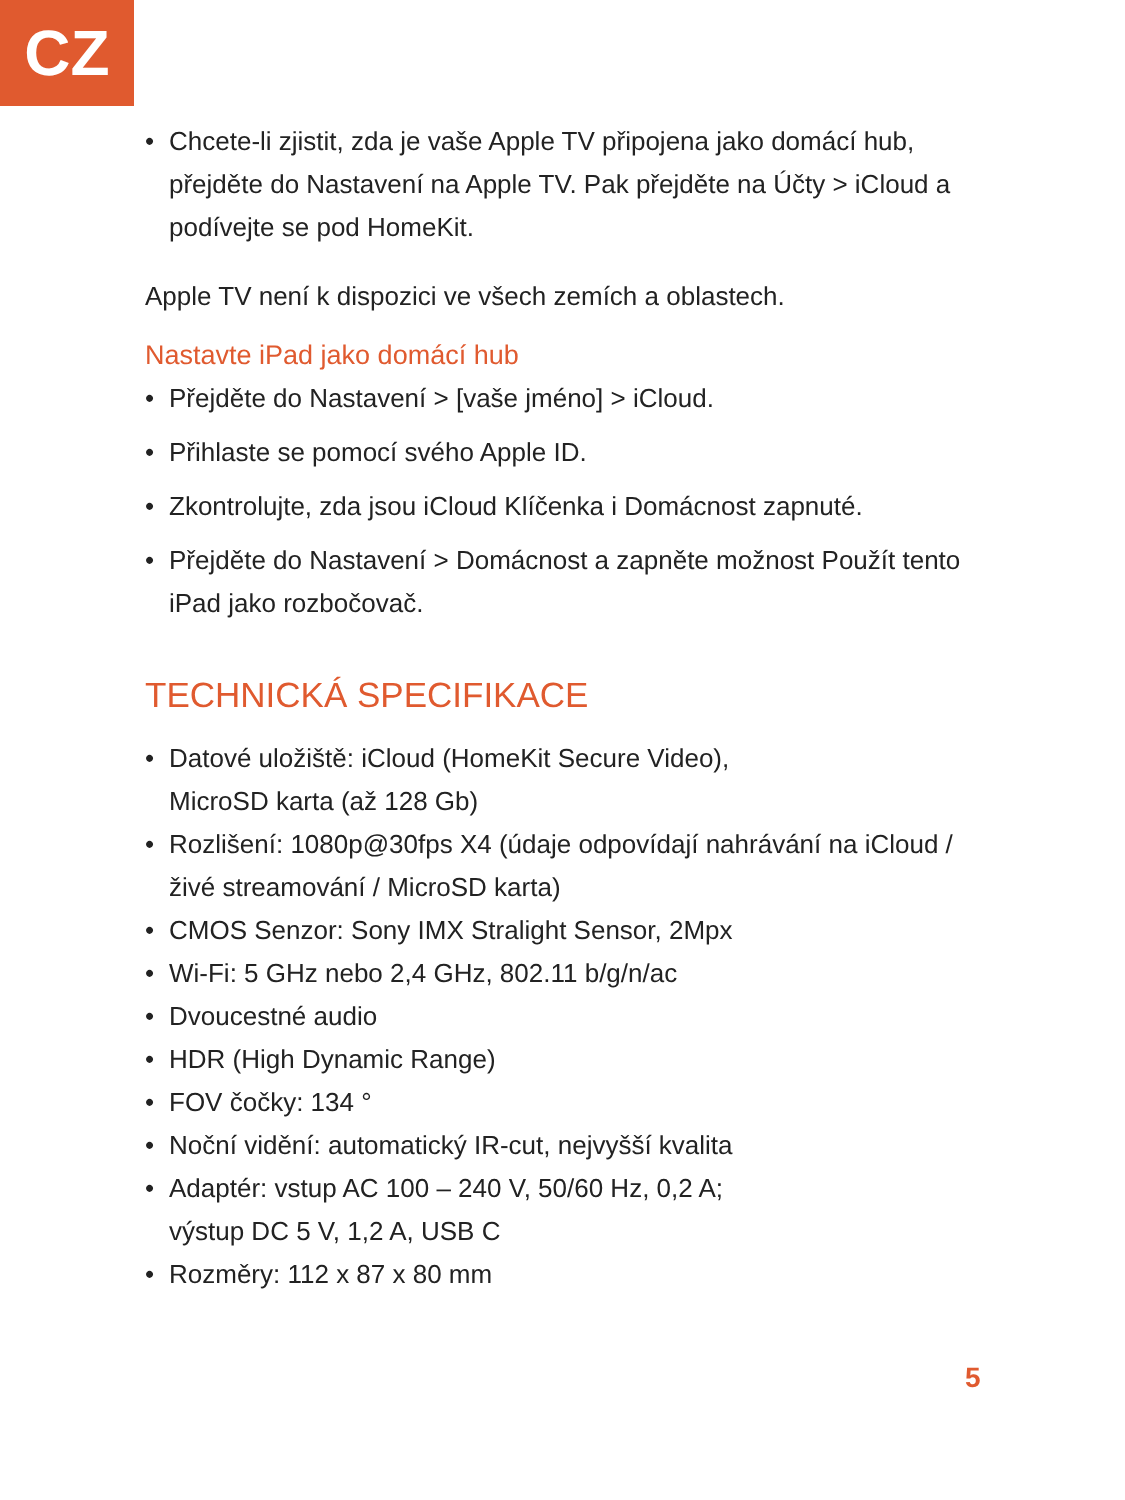CZ
• Chcete-li zjistit, zda je vaše Apple TV připojena jako domácí hub, přejděte do Nastavení na Apple TV. Pak přejděte na Účty > iCloud a podívejte se pod HomeKit.
Apple TV není k dispozici ve všech zemích a oblastech.
Nastavte iPad jako domácí hub
• Přejděte do Nastavení > [vaše jméno] > iCloud.
• Přihlaste se pomocí svého Apple ID.
• Zkontrolujte, zda jsou iCloud Klíčenka i Domácnost zapnuté.
• Přejděte do Nastavení > Domácnost a zapněte možnost Použít tento iPad jako rozbočovač.
TECHNICKÁ SPECIFIKACE
• Datové uložiště: iCloud (HomeKit Secure Video),
MicroSD karta (až 128 Gb)
• Rozlišení: 1080p@30fps X4 (údaje odpovídají nahrávání na iCloud / živé streamování / MicroSD karta)
• CMOS Senzor: Sony IMX Stralight Sensor, 2Mpx
• Wi-Fi: 5 GHz nebo 2,4 GHz, 802.11 b/g/n/ac
• Dvoucestné audio
• HDR (High Dynamic Range)
• FOV čočky: 134 °
• Noční vidění: automatický IR-cut, nejvyšší kvalita
• Adaptér: vstup AC 100 – 240 V, 50/60 Hz, 0,2 A;
výstup DC 5 V, 1,2 A, USB C
• Rozměry: 112 x 87 x 80 mm
5